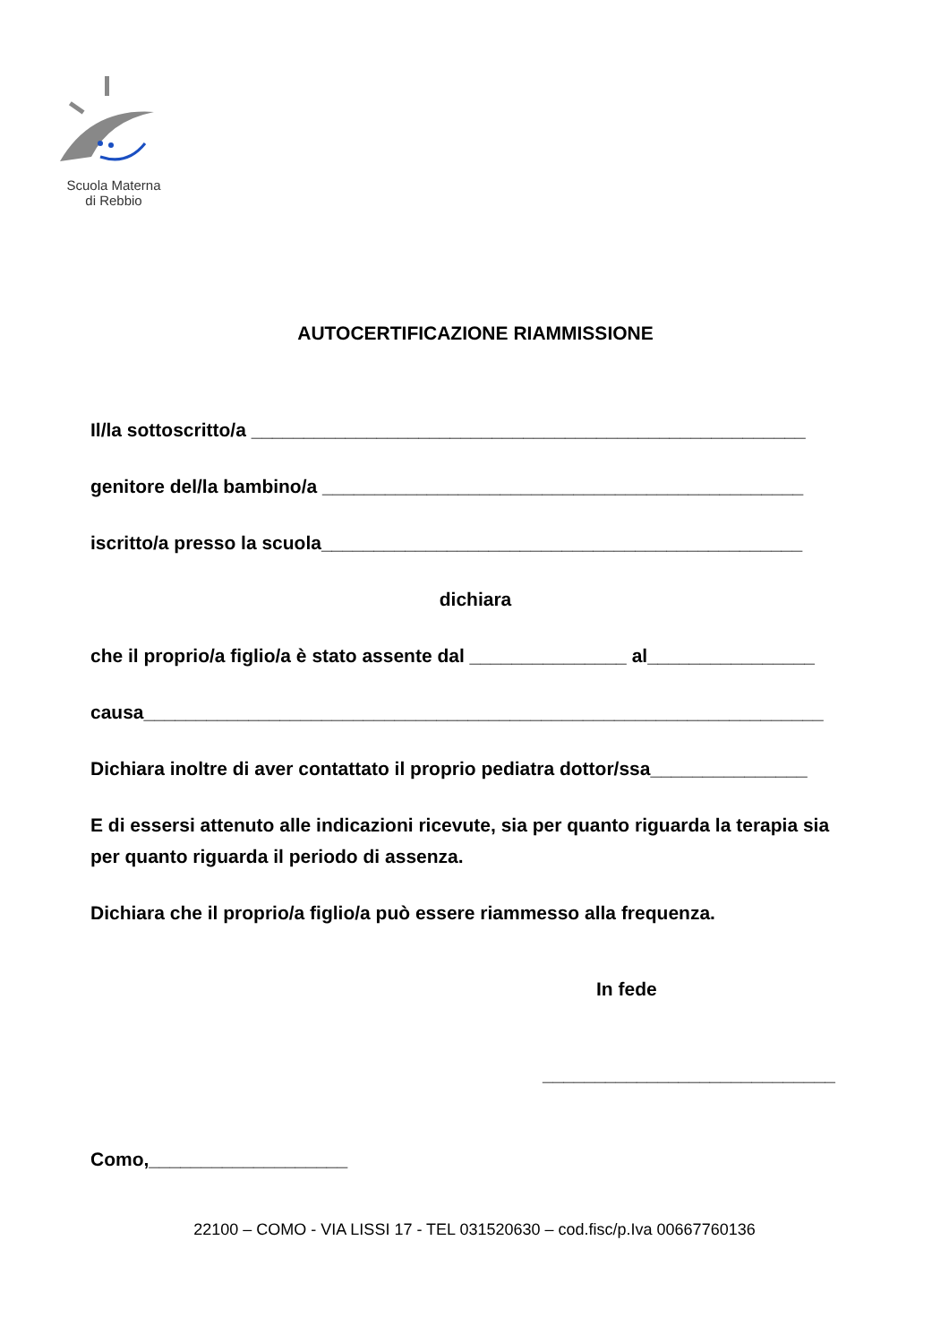Scuola Materna
di Rebbio
AUTOCERTIFICAZIONE RIAMMISSIONE
Il/la sottoscritto/a _____________________________________________________
genitore del/la bambino/a ______________________________________________
iscritto/a presso la scuola______________________________________________
dichiara
che il proprio/a figlio/a è stato assente dal _______________ al________________
causa_________________________________________________________________
Dichiara inoltre di aver contattato il proprio pediatra dottor/ssa_______________
E di essersi attenuto alle indicazioni ricevute, sia per quanto riguarda la terapia sia per quanto riguarda il periodo di assenza.
Dichiara che il proprio/a figlio/a può essere riammesso alla frequenza.
In fede
____________________________
Como,___________________
22100 – COMO - VIA LISSI 17 - TEL 031520630 – cod.fisc/p.Iva 00667760136